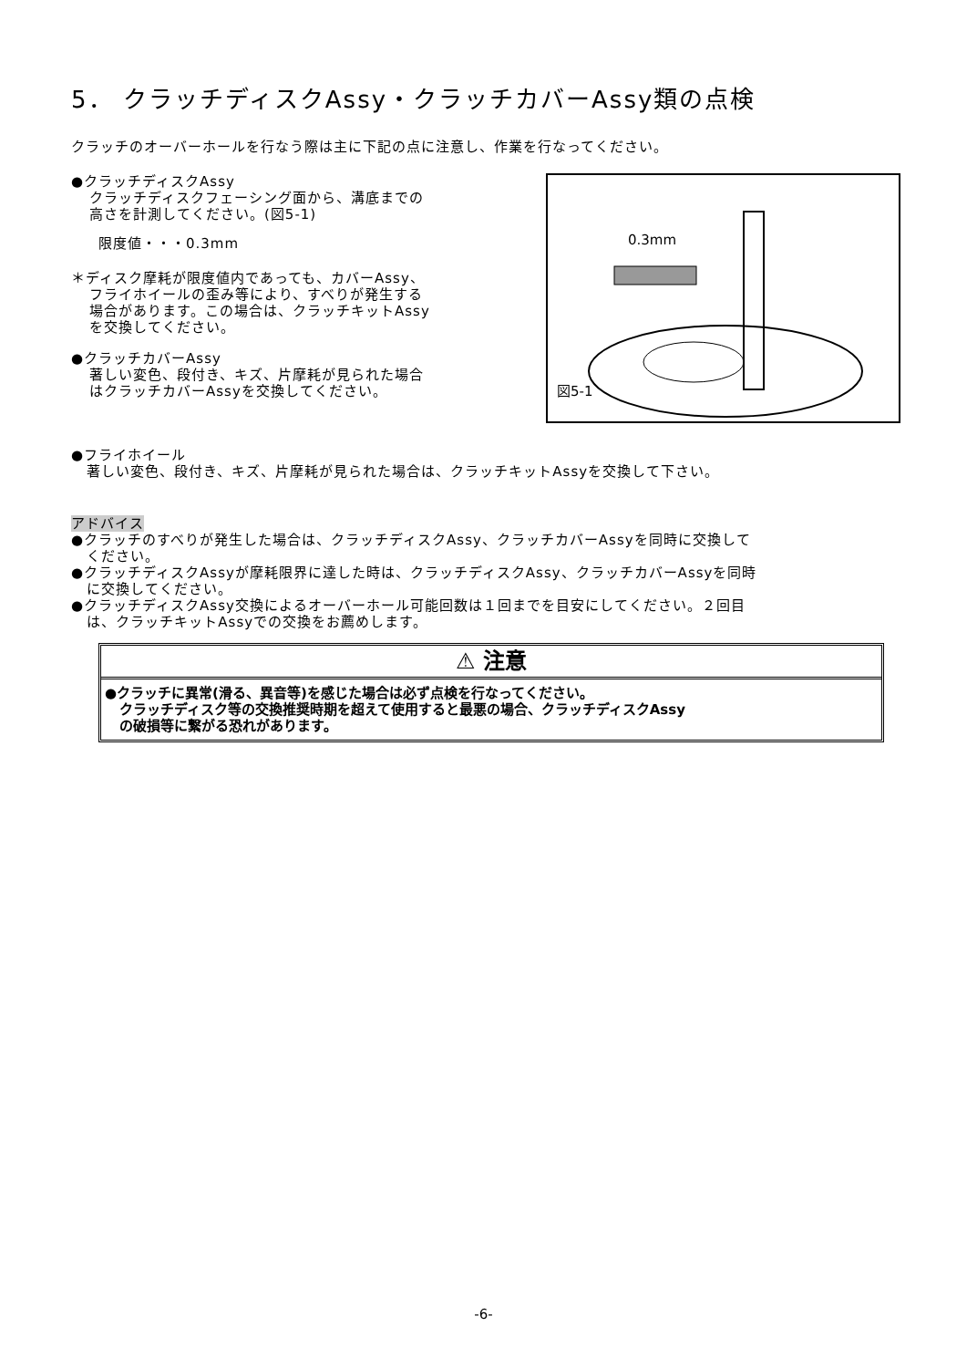5． クラッチディスクAssy・クラッチカバーAssy類の点検
クラッチのオーバーホールを行なう際は主に下記の点に注意し、作業を行なってください。
●クラッチディスクAssy
クラッチディスクフェーシング面から、溝底までの
高さを計測してください。(図5-1)
限度値・・・0.3mm
＊ディスク摩耗が限度値内であっても、カバーAssy、
フライホイールの歪み等により、すべりが発生する
場合があります。この場合は、クラッチキットAssy
を交換してください。
●クラッチカバーAssy
著しい変色、段付き、キズ、片摩耗が見られた場合
はクラッチカバーAssyを交換してください。
0.3mm
図5-1
●フライホイール
著しい変色、段付き、キズ、片摩耗が見られた場合は、クラッチキットAssyを交換して下さい。
アドバイス
●クラッチのすべりが発生した場合は、クラッチディスクAssy、クラッチカバーAssyを同時に交換して
ください。
●クラッチディスクAssyが摩耗限界に達した時は、クラッチディスクAssy、クラッチカバーAssyを同時
に交換してください。
●クラッチディスクAssy交換によるオーバーホール可能回数は１回までを目安にしてください。２回目
は、クラッチキットAssyでの交換をお薦めします。
⚠ 注意
●クラッチに異常(滑る、異音等)を感じた場合は必ず点検を行なってください。
クラッチディスク等の交換推奨時期を超えて使用すると最悪の場合、クラッチディスクAssy
の破損等に繋がる恐れがあります。
-6-